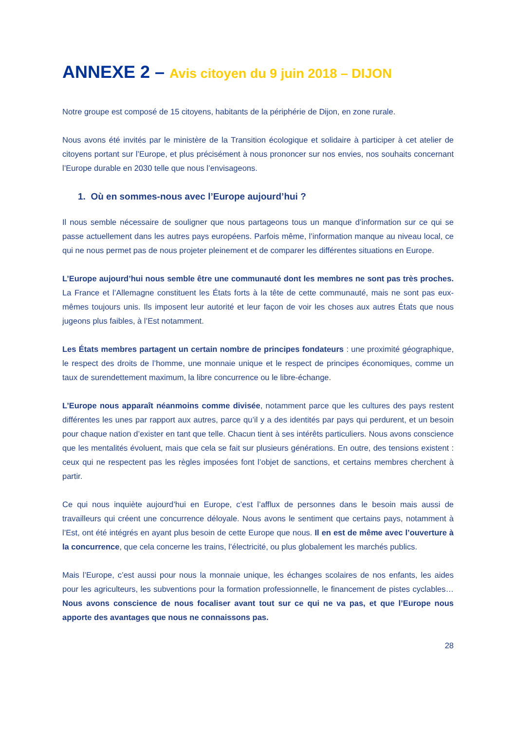ANNEXE 2 – Avis citoyen du 9 juin 2018 – DIJON
Notre groupe est composé de 15 citoyens, habitants de la périphérie de Dijon, en zone rurale.
Nous avons été invités par le ministère de la Transition écologique et solidaire à participer à cet atelier de citoyens portant sur l’Europe, et plus précisément à nous prononcer sur nos envies, nos souhaits concernant l’Europe durable en 2030 telle que nous l’envisageons.
1. Où en sommes-nous avec l’Europe aujourd’hui ?
Il nous semble nécessaire de souligner que nous partageons tous un manque d’information sur ce qui se passe actuellement dans les autres pays européens. Parfois même, l’information manque au niveau local, ce qui ne nous permet pas de nous projeter pleinement et de comparer les différentes situations en Europe.
L’Europe aujourd’hui nous semble être une communauté dont les membres ne sont pas très proches. La France et l’Allemagne constituent les États forts à la tête de cette communauté, mais ne sont pas eux-mêmes toujours unis. Ils imposent leur autorité et leur façon de voir les choses aux autres États que nous jugeons plus faibles, à l’Est notamment.
Les États membres partagent un certain nombre de principes fondateurs : une proximité géographique, le respect des droits de l’homme, une monnaie unique et le respect de principes économiques, comme un taux de surendettement maximum, la libre concurrence ou le libre-échange.
L’Europe nous apparaît néanmoins comme divisée, notamment parce que les cultures des pays restent différentes les unes par rapport aux autres, parce qu’il y a des identités par pays qui perdurent, et un besoin pour chaque nation d’exister en tant que telle. Chacun tient à ses intérêts particuliers. Nous avons conscience que les mentalités évoluent, mais que cela se fait sur plusieurs générations. En outre, des tensions existent : ceux qui ne respectent pas les règles imposées font l’objet de sanctions, et certains membres cherchent à partir.
Ce qui nous inquiète aujourd’hui en Europe, c’est l’afflux de personnes dans le besoin mais aussi de travailleurs qui créent une concurrence déloyale. Nous avons le sentiment que certains pays, notamment à l’Est, ont été intégrés en ayant plus besoin de cette Europe que nous. Il en est de même avec l’ouverture à la concurrence, que cela concerne les trains, l’électricité, ou plus globalement les marchés publics.
Mais l’Europe, c’est aussi pour nous la monnaie unique, les échanges scolaires de nos enfants, les aides pour les agriculteurs, les subventions pour la formation professionnelle, le financement de pistes cyclables… Nous avons conscience de nous focaliser avant tout sur ce qui ne va pas, et que l’Europe nous apporte des avantages que nous ne connaissons pas.
28